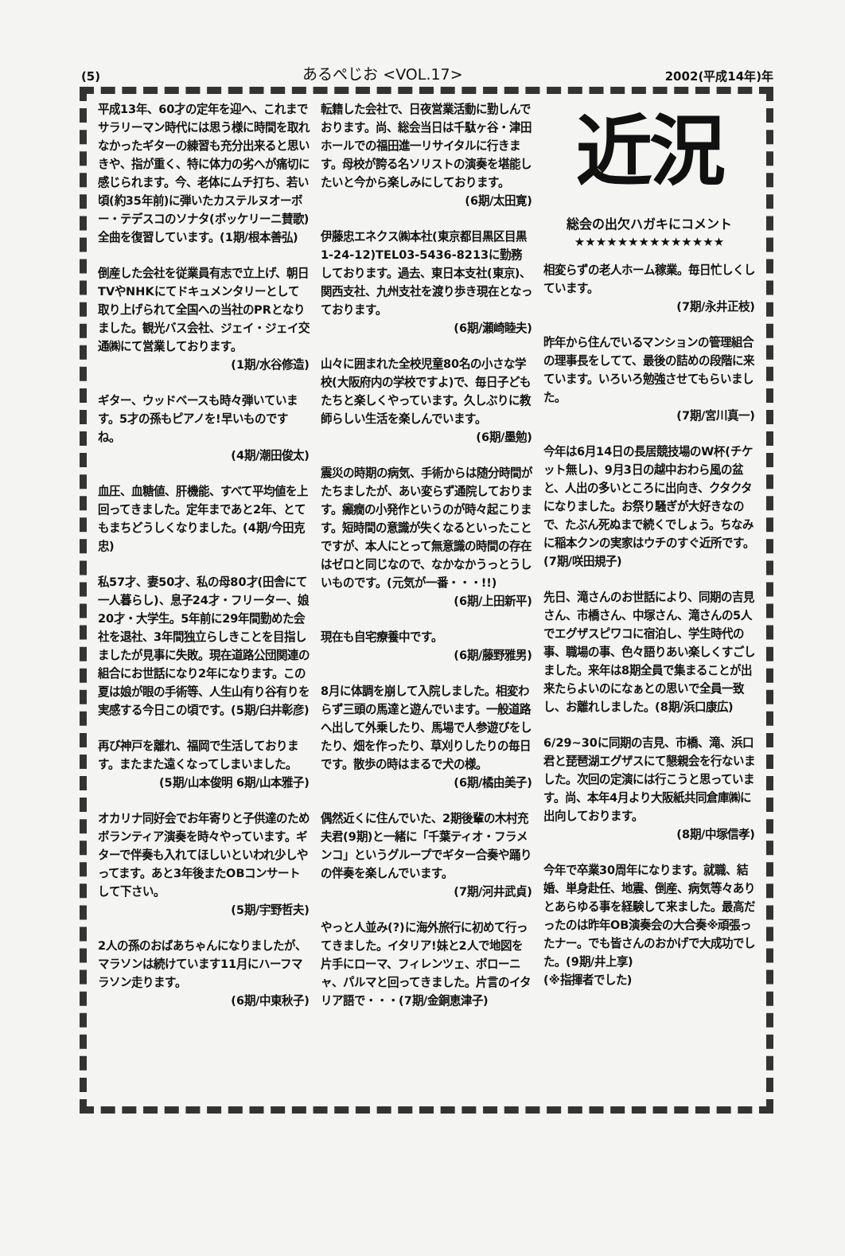(5) あるぺじお <VOL.17> 2002(平成14年)年
平成13年、60才の定年を迎へ、これまでサラリーマン時代には思う様に時間を取れなかったギターの練習も充分出来ると思いきや、指が重く、特に体力の劣へが痛切に感じられます。今、老体にムチ打ち、若い頃(約35年前)に弾いたカステルヌオーボー・テデスコのソナタ(ボッケリーニ賛歌)全曲を復習しています。(1期/根本善弘)
倒産した会社を従業員有志で立上げ、朝日TVやNHKにてドキュメンタリーとして取り上げられて全国への当社のPRとなりました。観光バス会社、ジェイ・ジェイ交通㈱にて営業しております。
(1期/水谷修造)
ギター、ウッドベースも時々弾いています。5才の孫もピアノを!早いものですね。
(4期/潮田俊太)
血圧、血糖値、肝機能、すべて平均値を上回ってきました。定年まであと2年、とてもまちどうしくなりました。(4期/今田克忠)
私57才、妻50才、私の母80才(田舎にて一人暮らし)、息子24才・フリーター、娘20才・大学生。5年前に29年間勤めた会社を退社、3年間独立らしきことを目指しましたが見事に失敗。現在道路公団関連の組合にお世話になり2年になります。この夏は娘が眼の手術等、人生山有り谷有りを実感する今日この頃です。(5期/臼井彰彦)
再び神戸を離れ、福岡で生活しております。またまた遠くなってしまいました。
(5期/山本俊明 6期/山本雅子)
オカリナ同好会でお年寄りと子供達のためボランティア演奏を時々やっています。ギターで伴奏も入れてほしいといわれ少しやってます。あと3年後またOBコンサートして下さい。
(5期/宇野哲夫)
2人の孫のおばあちゃんになりましたが、マラソンは続けています11月にハーフマラソン走ります。
(6期/中東秋子)
転籍した会社で、日夜営業活動に勤しんでおります。尚、総会当日は千駄ヶ谷・津田ホールでの福田進一リサイタルに行きます。母校が誇る名ソリストの演奏を堪能したいと今から楽しみにしております。
(6期/太田寛)
伊藤忠エネクス㈱本社(東京都目黒区目黒1-24-12)TEL03-5436-8213に勤務しております。過去、東日本支社(東京)、関西支社、九州支社を渡り歩き現在となっております。
(6期/瀬崎睦夫)
山々に囲まれた全校児童80名の小さな学校(大阪府内の学校ですよ)で、毎日子どもたちと楽しくやっています。久しぶりに教師らしい生活を楽しんでいます。
(6期/墨勉)
震災の時期の病気、手術からは随分時間がたちましたが、あい変らず通院しております。癲癇の小発作というのが時々起こります。短時間の意識が失くなるといったことですが、本人にとって無意識の時間の存在はゼロと同じなので、なかなかうっとうしいものです。(元気が一番・・・!!)
(6期/上田新平)
現在も自宅療養中です。
(6期/藤野雅男)
8月に体調を崩して入院しました。相変わらず三頭の馬達と遊んでいます。一般道路へ出して外乗したり、馬場で人参遊びをしたり、畑を作ったり、草刈りしたりの毎日です。散歩の時はまるで犬の様。
(6期/橘由美子)
偶然近くに住んでいた、2期後輩の木村充夫君(9期)と一緒に「千葉ティオ・フラメンコ」というグループでギター合奏や踊りの伴奏を楽しんでいます。
(7期/河井武貞)
やっと人並み(?)に海外旅行に初めて行ってきました。イタリア!妹と2人で地図を片手にローマ、フィレンツェ、ボローニャ、パルマと回ってきました。片言のイタリア語で・・・(7期/金銅恵津子)
近況
総会の出欠ハガキにコメント
★★★★★★★★★★★★★★
相変らずの老人ホーム稼業。毎日忙しくしています。
(7期/永井正枝)
昨年から住んでいるマンションの管理組合の理事長をしてて、最後の詰めの段階に来ています。いろいろ勉強させてもらいました。
(7期/宮川真一)
今年は6月14日の長居競技場のW杯(チケット無し)、9月3日の越中おわら風の盆と、人出の多いところに出向き、クタクタになりました。お祭り騒ぎが大好きなので、たぶん死ぬまで続くでしょう。ちなみに稲本クンの実家はウチのすぐ近所です。(7期/咲田規子)
先日、滝さんのお世話により、同期の吉見さん、市橋さん、中塚さん、滝さんの5人でエグザスピワコに宿泊し、学生時代の事、職場の事、色々語りあい楽しくすごしました。来年は8期全員で集まることが出来たらよいのになぁとの思いで全員一致し、お離れしました。(8期/浜口康広)
6/29~30に同期の吉見、市橋、滝、浜口君と琵琶湖エグザスにて懇親会を行ないました。次回の定演には行こうと思っています。尚、本年4月より大阪紙共同倉庫㈱に出向しております。
(8期/中塚信孝)
今年で卒業30周年になります。就職、結婚、単身赴任、地震、倒産、病気等々ありとあらゆる事を経験して来ました。最高だったのは昨年OB演奏会の大合奏※頑張ったナー。でも皆さんのおかげで大成功でした。(9期/井上享)
(※指揮者でした)